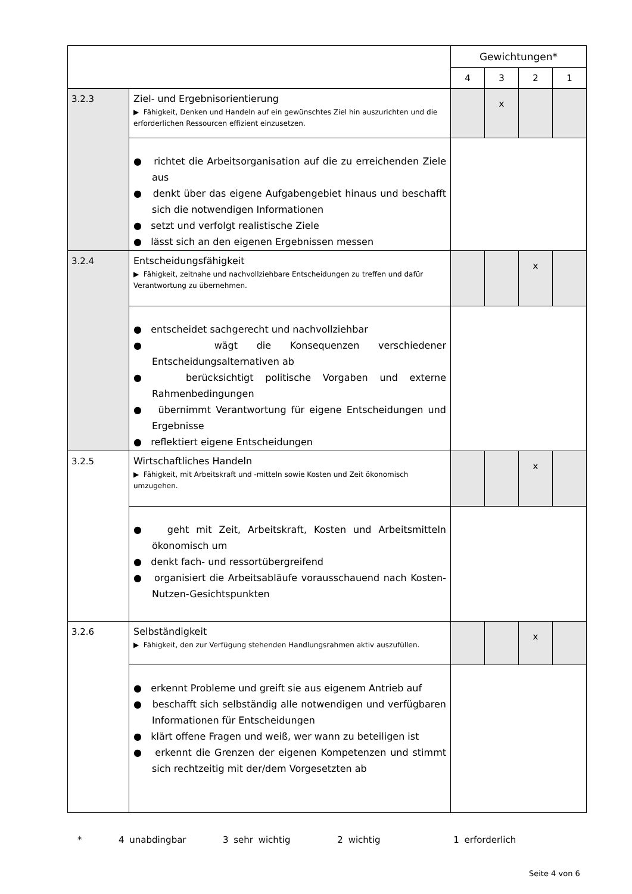| | | Gewichtungen* | | | |
| | | 4 | 3 | 2 | 1 |
| 3.2.3 | Ziel- und Ergebnisorientierung ▶ Fähigkeit, Denken und Handeln auf ein gewünschtes Ziel hin auszurichten und die erforderlichen Ressourcen effizient einzusetzen. | | x | | |
| | ● richtet die Arbeitsorganisation auf die zu erreichenden Ziele aus ● denkt über das eigene Aufgabengebiet hinaus und beschafft sich die notwendigen Informationen ● setzt und verfolgt realistische Ziele ● lässt sich an den eigenen Ergebnissen messen | | | | |
| 3.2.4 | Entscheidungsfähigkeit ▶ Fähigkeit, zeitnahe und nachvollziehbare Entscheidungen zu treffen und dafür Verantwortung zu übernehmen. | | | x | |
| | ● entscheidet sachgerecht und nachvollziehbar ● wägt die Konsequenzen verschiedener Entscheidungsalternativen ab ● berücksichtigt politische Vorgaben und externe Rahmenbedingungen ● übernimmt Verantwortung für eigene Entscheidungen und Ergebnisse ● reflektiert eigene Entscheidungen | | | | |
| 3.2.5 | Wirtschaftliches Handeln ▶ Fähigkeit, mit Arbeitskraft und -mitteln sowie Kosten und Zeit ökonomisch umzugehen. | | | x | |
| | ● geht mit Zeit, Arbeitskraft, Kosten und Arbeitsmitteln ökonomisch um ● denkt fach- und ressortübergreifend ● organisiert die Arbeitsabläufe vorausschauend nach Kosten-Nutzen-Gesichtspunkten | | | | |
| 3.2.6 | Selbständigkeit ▶ Fähigkeit, den zur Verfügung stehenden Handlungsrahmen aktiv auszufüllen. | | | x | |
| | ● erkennt Probleme und greift sie aus eigenem Antrieb auf ● beschafft sich selbständig alle notwendigen und verfügbaren Informationen für Entscheidungen ● klärt offene Fragen und weiß, wer wann zu beteiligen ist ● erkennt die Grenzen der eigenen Kompetenzen und stimmt sich rechtzeitig mit der/dem Vorgesetzten ab | | | | |
* 4 unabdingbar 3 sehr wichtig 2 wichtig 1 erforderlich
Seite 4 von 6